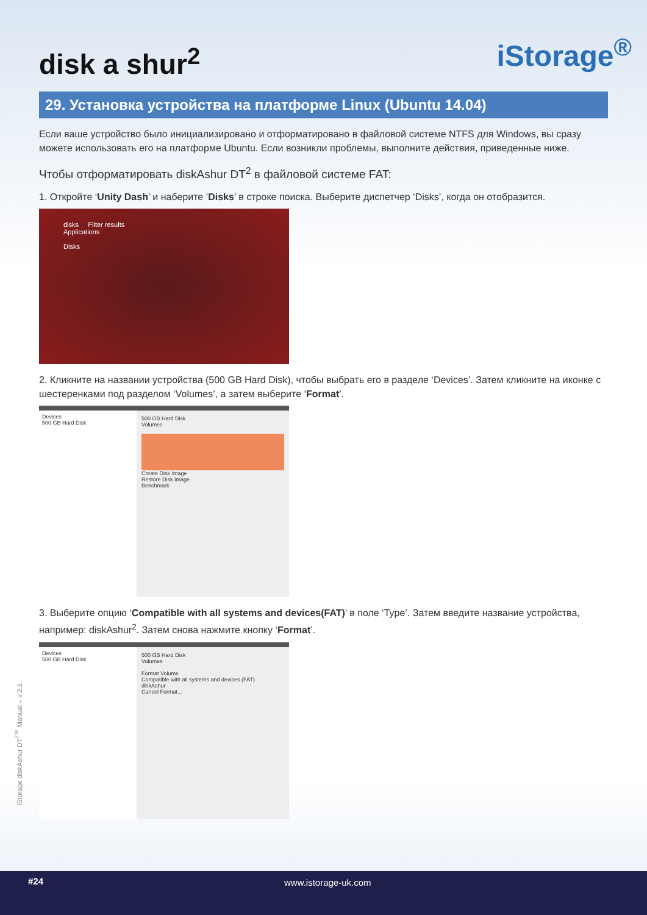disk a shur<sup>2</sup>
iStorage<sup>®</sup>
29. Установка устройства на платформе Linux (Ubuntu 14.04)
Если ваше устройство было инициализировано и отформатировано в файловой системе NTFS для Windows, вы сразу можете использовать его на платформе Ubuntu. Если возникли проблемы, выполните действия, приведенные ниже.
Чтобы отформатировать diskAshur DT<sup>2</sup> в файловой системе FAT:
1. Откройте ‘Unity Dash’ и наберите ‘Disks’ в строке поиска. Выберите диспетчер ‘Disks’, когда он отобразится.
disks Filter results
Applications
Disks
2. Кликните на названии устройства (500 GB Hard Disk), чтобы выбрать его в разделе ‘Devices’. Затем кликните на иконке с шестеренками под разделом ‘Volumes’, а затем выберите ‘Format’.
Devices
500 GB Hard Disk
500 GB Hard Disk
Volumes
Create Disk Image
Restore Disk Image
Benchmark
3. Выберите опцию ‘Compatible with all systems and devices(FAT)’ в поле ‘Type’. Затем введите название устройства, например: diskAshur<sup>2</sup>. Затем снова нажмите кнопку ‘Format’.
Devices
500 GB Hard Disk
500 GB Hard Disk
Volumes
Format Volume
Compatible with all systems and devices (FAT)
diskAshur
Cancel Format...
iStorage diskAshur DT<sup>2®</sup> Manual – v 2.1
#24 www.istorage-uk.com